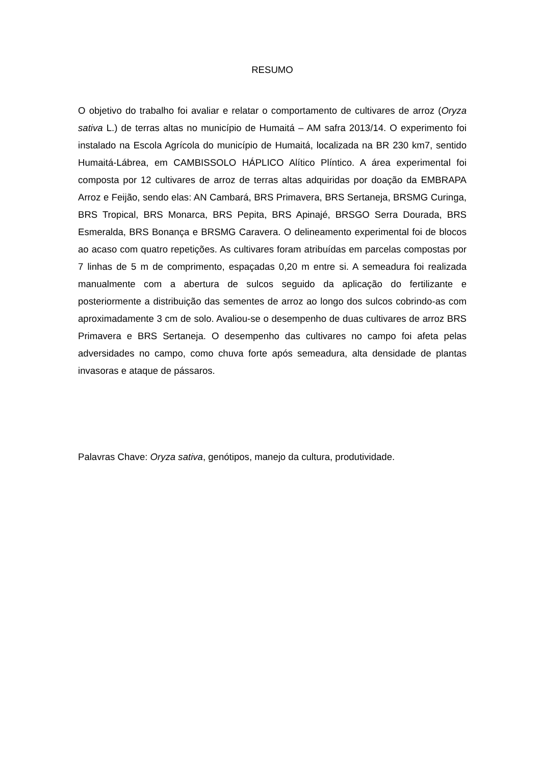RESUMO
O objetivo do trabalho foi avaliar e relatar o comportamento de cultivares de arroz (Oryza sativa L.) de terras altas no município de Humaitá – AM safra 2013/14. O experimento foi instalado na Escola Agrícola do município de Humaitá, localizada na BR 230 km7, sentido Humaitá-Lábrea, em CAMBISSOLO HÁPLICO Alítico Plíntico. A área experimental foi composta por 12 cultivares de arroz de terras altas adquiridas por doação da EMBRAPA Arroz e Feijão, sendo elas: AN Cambará, BRS Primavera, BRS Sertaneja, BRSMG Curinga, BRS Tropical, BRS Monarca, BRS Pepita, BRS Apinajé, BRSGO Serra Dourada, BRS Esmeralda, BRS Bonança e BRSMG Caravera. O delineamento experimental foi de blocos ao acaso com quatro repetições. As cultivares foram atribuídas em parcelas compostas por 7 linhas de 5 m de comprimento, espaçadas 0,20 m entre si. A semeadura foi realizada manualmente com a abertura de sulcos seguido da aplicação do fertilizante e posteriormente a distribuição das sementes de arroz ao longo dos sulcos cobrindo-as com aproximadamente 3 cm de solo. Avaliou-se o desempenho de duas cultivares de arroz BRS Primavera e BRS Sertaneja. O desempenho das cultivares no campo foi afeta pelas adversidades no campo, como chuva forte após semeadura, alta densidade de plantas invasoras e ataque de pássaros.
Palavras Chave: Oryza sativa, genótipos, manejo da cultura, produtividade.